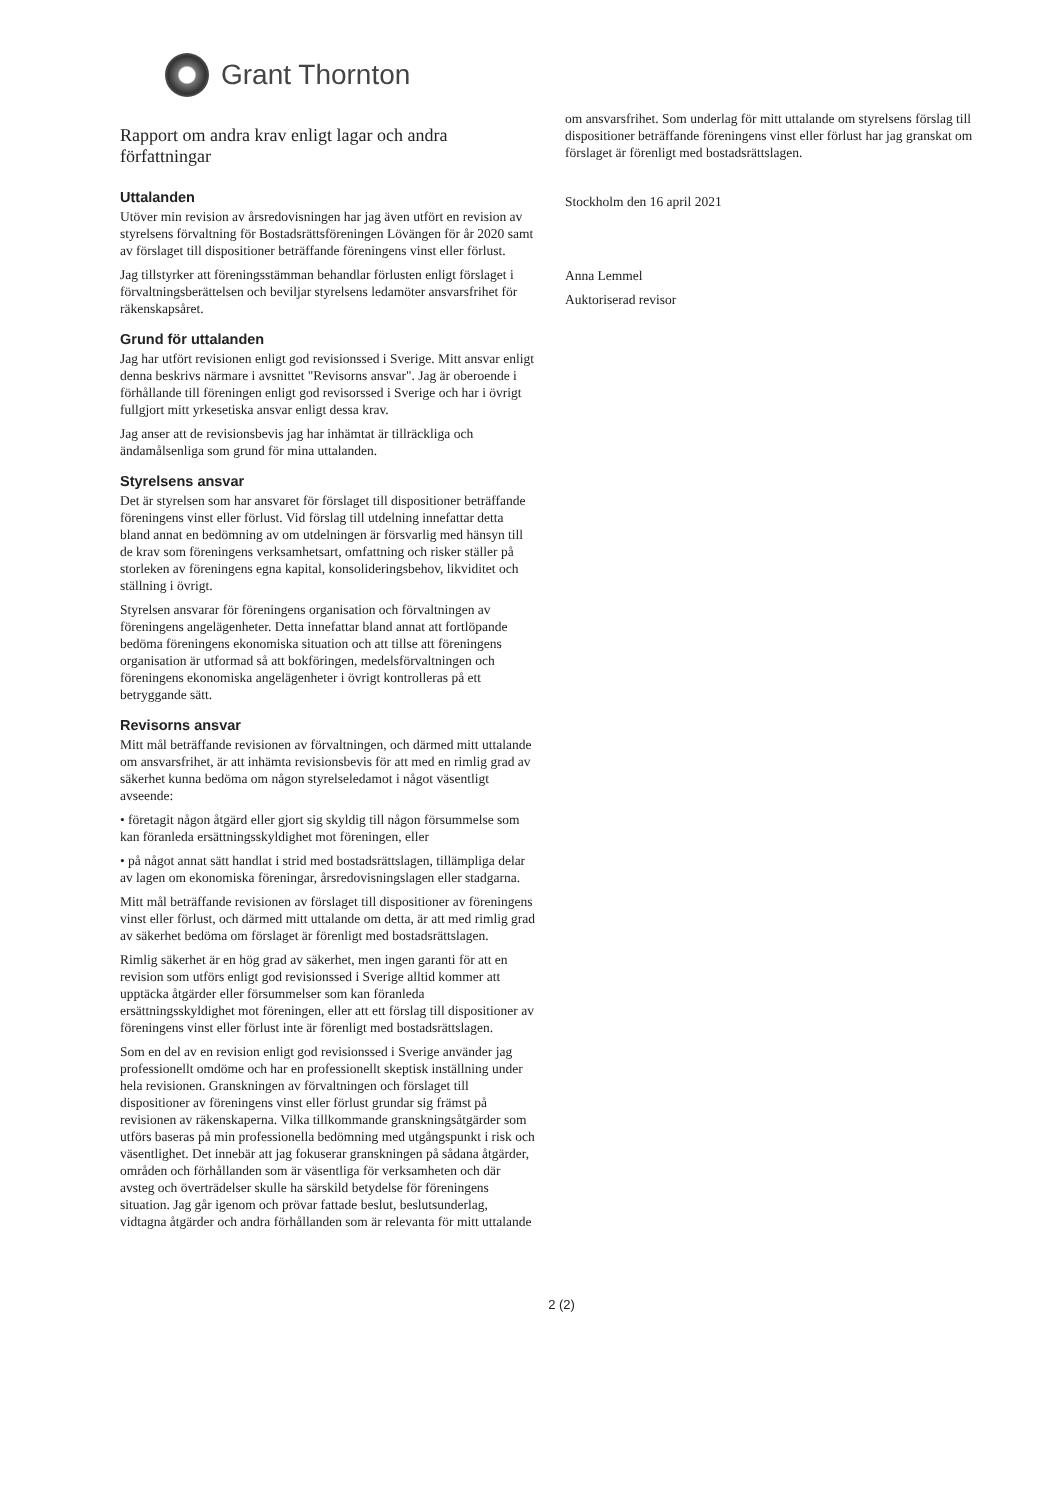Grant Thornton
Rapport om andra krav enligt lagar och andra författningar
Uttalanden
Utöver min revision av årsredovisningen har jag även utfört en revision av styrelsens förvaltning för Bostadsrättsföreningen Lövängen för år 2020 samt av förslaget till dispositioner beträffande föreningens vinst eller förlust.
Jag tillstyrker att föreningsstämman behandlar förlusten enligt förslaget i förvaltningsberättelsen och beviljar styrelsens ledamöter ansvarsfrihet för räkenskapsåret.
Grund för uttalanden
Jag har utfört revisionen enligt god revisionssed i Sverige. Mitt ansvar enligt denna beskrivs närmare i avsnittet "Revisorns ansvar". Jag är oberoende i förhållande till föreningen enligt god revisorssed i Sverige och har i övrigt fullgjort mitt yrkesetiska ansvar enligt dessa krav.
Jag anser att de revisionsbevis jag har inhämtat är tillräckliga och ändamålsenliga som grund för mina uttalanden.
Styrelsens ansvar
Det är styrelsen som har ansvaret för förslaget till dispositioner beträffande föreningens vinst eller förlust. Vid förslag till utdelning innefattar detta bland annat en bedömning av om utdelningen är försvarlig med hänsyn till de krav som föreningens verksamhetsart, omfattning och risker ställer på storleken av föreningens egna kapital, konsolideringsbehov, likviditet och ställning i övrigt.
Styrelsen ansvarar för föreningens organisation och förvaltningen av föreningens angelägenheter. Detta innefattar bland annat att fortlöpande bedöma föreningens ekonomiska situation och att tillse att föreningens organisation är utformad så att bokföringen, medelsförvaltningen och föreningens ekonomiska angelägenheter i övrigt kontrolleras på ett betryggande sätt.
Revisorns ansvar
Mitt mål beträffande revisionen av förvaltningen, och därmed mitt uttalande om ansvarsfrihet, är att inhämta revisionsbevis för att med en rimlig grad av säkerhet kunna bedöma om någon styrelseledamot i något väsentligt avseende:
• företagit någon åtgärd eller gjort sig skyldig till någon försummelse som kan föranleda ersättningsskyldighet mot föreningen, eller
• på något annat sätt handlat i strid med bostadsrättslagen, tillämpliga delar av lagen om ekonomiska föreningar, årsredovisningslagen eller stadgarna.
Mitt mål beträffande revisionen av förslaget till dispositioner av föreningens vinst eller förlust, och därmed mitt uttalande om detta, är att med rimlig grad av säkerhet bedöma om förslaget är förenligt med bostadsrättslagen.
Rimlig säkerhet är en hög grad av säkerhet, men ingen garanti för att en revision som utförs enligt god revisionssed i Sverige alltid kommer att upptäcka åtgärder eller försummelser som kan föranleda ersättningsskyldighet mot föreningen, eller att ett förslag till dispositioner av föreningens vinst eller förlust inte är förenligt med bostadsrättslagen.
Som en del av en revision enligt god revisionssed i Sverige använder jag professionellt omdöme och har en professionellt skeptisk inställning under hela revisionen. Granskningen av förvaltningen och förslaget till dispositioner av föreningens vinst eller förlust grundar sig främst på revisionen av räkenskaperna. Vilka tillkommande granskningsåtgärder som utförs baseras på min professionella bedömning med utgångspunkt i risk och väsentlighet. Det innebär att jag fokuserar granskningen på sådana åtgärder, områden och förhållanden som är väsentliga för verksamheten och där avsteg och överträdelser skulle ha särskild betydelse för föreningens situation. Jag går igenom och prövar fattade beslut, beslutsunderlag, vidtagna åtgärder och andra förhållanden som är relevanta för mitt uttalande
om ansvarsfrihet. Som underlag för mitt uttalande om styrelsens förslag till dispositioner beträffande föreningens vinst eller förlust har jag granskat om förslaget är förenligt med bostadsrättslagen.
Stockholm den 16 april 2021
Anna Lemmel
Auktoriserad revisor
2 (2)